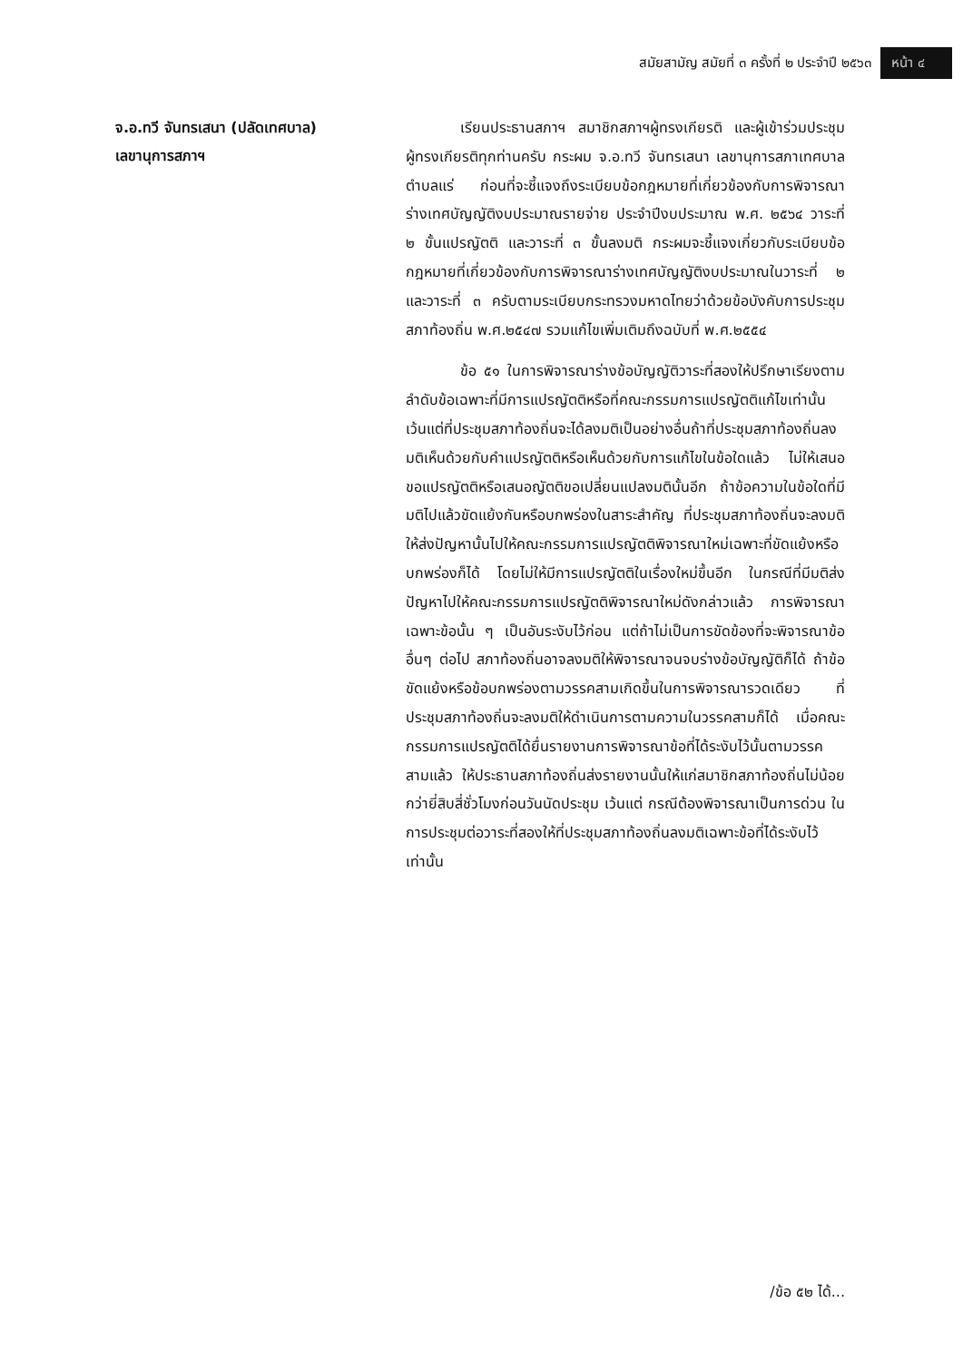สมัยสามัญ สมัยที่ ๓ ครั้งที่ ๒ ประจำปี ๒๕๖๓ หน้า ๔
จ.อ.ทวี จันทรเสนา (ปลัดเทศบาล)
เลขานุการสภาฯ
เรียนประธานสภาฯ สมาชิกสภาฯผู้ทรงเกียรติ และผู้เข้าร่วมประชุมผู้ทรงเกียรติทุกท่านครับ กระผม จ.อ.ทวี จันทรเสนา เลขานุการสภาเทศบาลตำบลแร่ ก่อนที่จะชี้แจงถึงระเบียบข้อกฎหมายที่เกี่ยวข้องกับการพิจารณาร่างเทศบัญญัติงบประมาณรายจ่าย ประจำปีงบประมาณ พ.ศ. ๒๕๖๔ วาระที่ ๒ ขั้นแปรญัตติ และวาระที่ ๓ ขั้นลงมติ กระผมจะชี้แจงเกี่ยวกับระเบียบข้อกฎหมายที่เกี่ยวข้องกับการพิจารณาร่างเทศบัญญัติงบประมาณในวาระที่ ๒ และวาระที่ ๓ ครับตามระเบียบกระทรวงมหาดไทยว่าด้วยข้อบังคับการประชุมสภาท้องถิ่น พ.ศ.๒๕๔๗ รวมแก้ไขเพิ่มเติมถึงฉบับที่ พ.ศ.๒๕๕๔
ข้อ ๕๑ ในการพิจารณาร่างข้อบัญญัติวาระที่สองให้ปรึกษาเรียงตามลำดับข้อเฉพาะที่มีการแปรญัตติหรือที่คณะกรรมการแปรญัตติแก้ไขเท่านั้นเว้นแต่ที่ประชุมสภาท้องถิ่นจะได้ลงมติเป็นอย่างอื่นถ้าที่ประชุมสภาท้องถิ่นลงมติเห็นด้วยกับคำแปรญัตติหรือเห็นด้วยกับการแก้ไขในข้อใดแล้ว ไม่ให้เสนอขอแปรญัตติหรือเสนอญัตติขอเปลี่ยนแปลงมตินั้นอีก ถ้าข้อความในข้อใดที่มีมติไปแล้วขัดแย้งกันหรือบกพร่องในสาระสำคัญ ที่ประชุมสภาท้องถิ่นจะลงมติให้ส่งปัญหานั้นไปให้คณะกรรมการแปรญัตติพิจารณาใหม่เฉพาะที่ขัดแย้งหรือบกพร่องก็ได้ โดยไม่ให้มีการแปรญัตติในเรื่องใหม่ขึ้นอีก ในกรณีที่มีมติส่งปัญหาไปให้คณะกรรมการแปรญัตติพิจารณาใหม่ดังกล่าวแล้ว การพิจารณาเฉพาะข้อนั้น ๆ เป็นอันระงับไว้ก่อน แต่ถ้าไม่เป็นการขัดข้องที่จะพิจารณาข้ออื่นๆ ต่อไป สภาท้องถิ่นอาจลงมติให้พิจารณาจนจบร่างข้อบัญญัติก็ได้ ถ้าข้อขัดแย้งหรือข้อบกพร่องตามวรรคสามเกิดขึ้นในการพิจารณารวดเดียว ที่ประชุมสภาท้องถิ่นจะลงมติให้ดำเนินการตามความในวรรคสามก็ได้ เมื่อคณะกรรมการแปรญัตติได้ยื่นรายงานการพิจารณาข้อที่ได้ระงับไว้นั้นตามวรรคสามแล้ว ให้ประธานสภาท้องถิ่นส่งรายงานนั้นให้แก่สมาชิกสภาท้องถิ่นไม่น้อยกว่ายี่สิบสี่ชั่วโมงก่อนวันนัดประชุม เว้นแต่ กรณีต้องพิจารณาเป็นการด่วน ในการประชุมต่อวาระที่สองให้ที่ประชุมสภาท้องถิ่นลงมติเฉพาะข้อที่ได้ระงับไว้เท่านั้น
/ข้อ ๕๒ ได้...